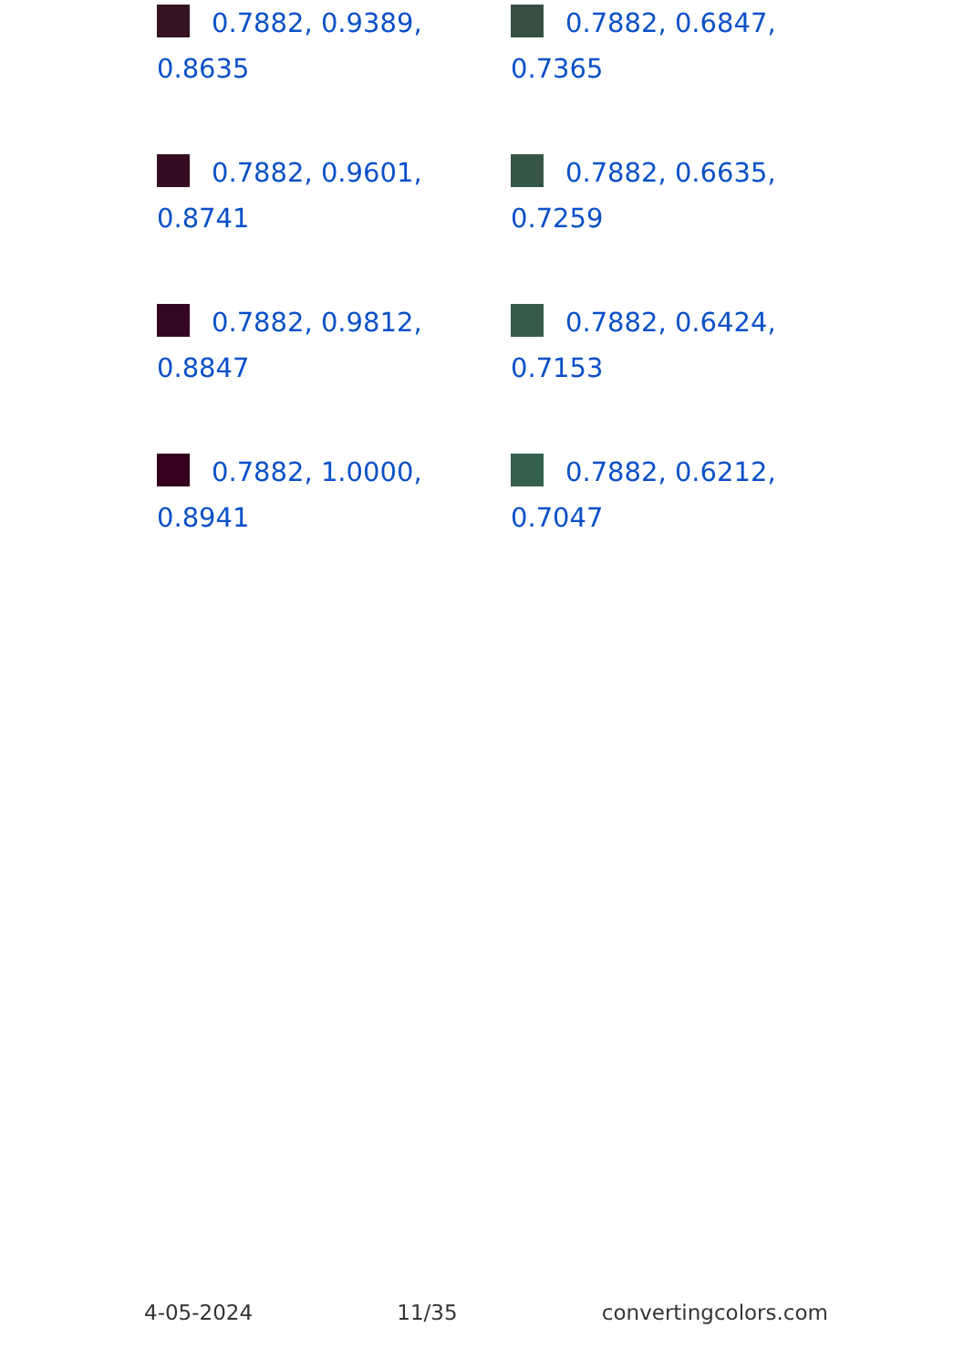0.7882, 0.9389, 0.8635
0.7882, 0.6847, 0.7365
0.7882, 0.9601, 0.8741
0.7882, 0.6635, 0.7259
0.7882, 0.9812, 0.8847
0.7882, 0.6424, 0.7153
0.7882, 1.0000, 0.8941
0.7882, 0.6212, 0.7047
4-05-2024 11/35 convertingcolors.com